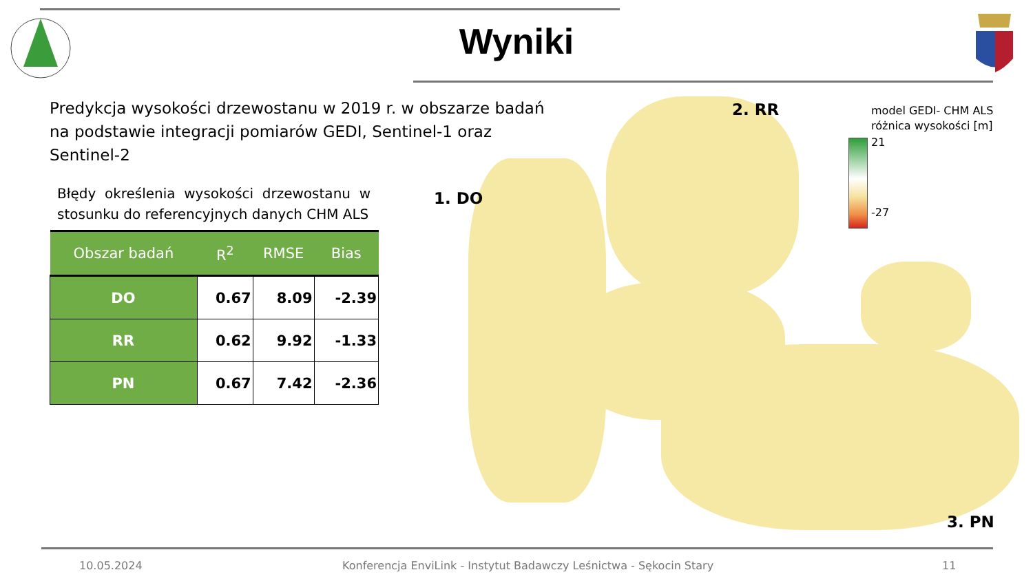Wyniki
Predykcja wysokości drzewostanu w 2019 r. w obszarze badań na podstawie integracji pomiarów GEDI, Sentinel-1 oraz Sentinel-2
Błędy określenia wysokości drzewostanu w stosunku do referencyjnych danych CHM ALS
| Obszar badań | R<sup>2</sup> | RMSE | Bias |
| --- | --- | --- | --- |
| DO | 0.67 | 8.09 | -2.39 |
| RR | 0.62 | 9.92 | -1.33 |
| PN | 0.67 | 7.42 | -2.36 |
1. DO
2. RR
3. PN
model GEDI- CHM ALS
różnica wysokości [m]
21
-27
10.05.2024
Konferencja EnviLink - Instytut Badawczy Leśnictwa - Sękocin Stary
11